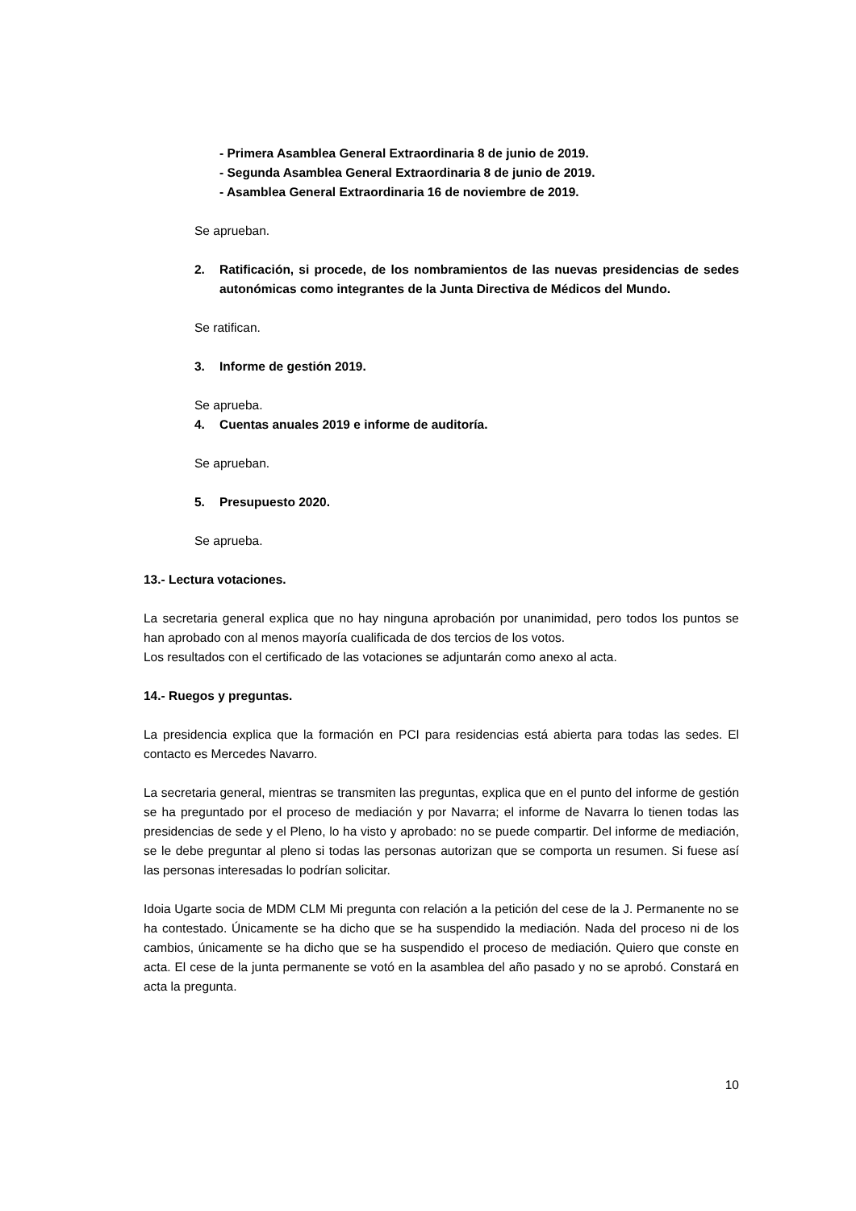- Primera Asamblea General Extraordinaria 8 de junio de 2019.
- Segunda Asamblea General Extraordinaria 8 de junio de 2019.
- Asamblea General Extraordinaria 16 de noviembre de 2019.
Se aprueban.
2. Ratificación, si procede, de los nombramientos de las nuevas presidencias de sedes autonómicas como integrantes de la Junta Directiva de Médicos del Mundo.
Se ratifican.
3. Informe de gestión 2019.
Se aprueba.
4. Cuentas anuales 2019 e informe de auditoría.
Se aprueban.
5. Presupuesto 2020.
Se aprueba.
13.- Lectura votaciones.
La secretaria general explica que no hay ninguna aprobación por unanimidad, pero todos los puntos se han aprobado con al menos mayoría cualificada de dos tercios de los votos.
Los resultados con el certificado de las votaciones se adjuntarán como anexo al acta.
14.- Ruegos y preguntas.
La presidencia explica que la formación en PCI para residencias está abierta para todas las sedes. El contacto es Mercedes Navarro.
La secretaria general, mientras se transmiten las preguntas, explica que en el punto del informe de gestión se ha preguntado por el proceso de mediación y por Navarra; el informe de Navarra lo tienen todas las presidencias de sede y el Pleno, lo ha visto y aprobado: no se puede compartir. Del informe de mediación, se le debe preguntar al pleno si todas las personas autorizan que se comporta un resumen. Si fuese así las personas interesadas lo podrían solicitar.
Idoia Ugarte socia de MDM CLM Mi pregunta con relación a la petición del cese de la J. Permanente no se ha contestado. Únicamente se ha dicho que se ha suspendido la mediación. Nada del proceso ni de los cambios, únicamente se ha dicho que se ha suspendido el proceso de mediación. Quiero que conste en acta. El cese de la junta permanente se votó en la asamblea del año pasado y no se aprobó. Constará en acta la pregunta.
10